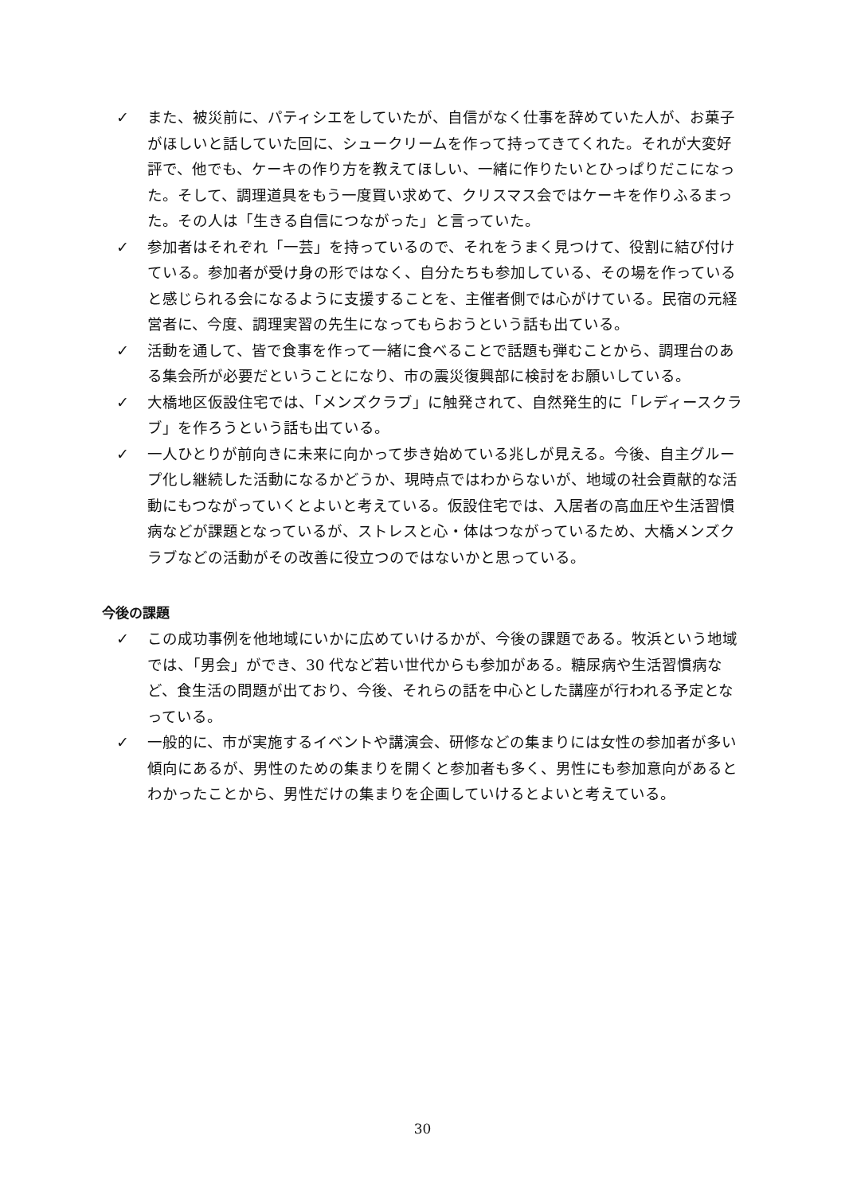✓ また、被災前に、パティシエをしていたが、自信がなく仕事を辞めていた人が、お菓子がほしいと話していた回に、シュークリームを作って持ってきてくれた。それが大変好評で、他でも、ケーキの作り方を教えてほしい、一緒に作りたいとひっぱりだこになった。そして、調理道具をもう一度買い求めて、クリスマス会ではケーキを作りふるまった。その人は「生きる自信につながった」と言っていた。
✓ 参加者はそれぞれ「一芸」を持っているので、それをうまく見つけて、役割に結び付けている。参加者が受け身の形ではなく、自分たちも参加している、その場を作っていると感じられる会になるように支援することを、主催者側では心がけている。民宿の元経営者に、今度、調理実習の先生になってもらおうという話も出ている。
✓ 活動を通して、皆で食事を作って一緒に食べることで話題も弾むことから、調理台のある集会所が必要だということになり、市の震災復興部に検討をお願いしている。
✓ 大橋地区仮設住宅では、「メンズクラブ」に触発されて、自然発生的に「レディースクラブ」を作ろうという話も出ている。
✓ 一人ひとりが前向きに未来に向かって歩き始めている兆しが見える。今後、自主グループ化し継続した活動になるかどうか、現時点ではわからないが、地域の社会貢献的な活動にもつながっていくとよいと考えている。仮設住宅では、入居者の高血圧や生活習慣病などが課題となっているが、ストレスと心・体はつながっているため、大橋メンズクラブなどの活動がその改善に役立つのではないかと思っている。
今後の課題
✓ この成功事例を他地域にいかに広めていけるかが、今後の課題である。牧浜という地域では、「男会」ができ、30 代など若い世代からも参加がある。糖尿病や生活習慣病など、食生活の問題が出ており、今後、それらの話を中心とした講座が行われる予定となっている。
✓ 一般的に、市が実施するイベントや講演会、研修などの集まりには女性の参加者が多い傾向にあるが、男性のための集まりを開くと参加者も多く、男性にも参加意向があるとわかったことから、男性だけの集まりを企画していけるとよいと考えている。
30